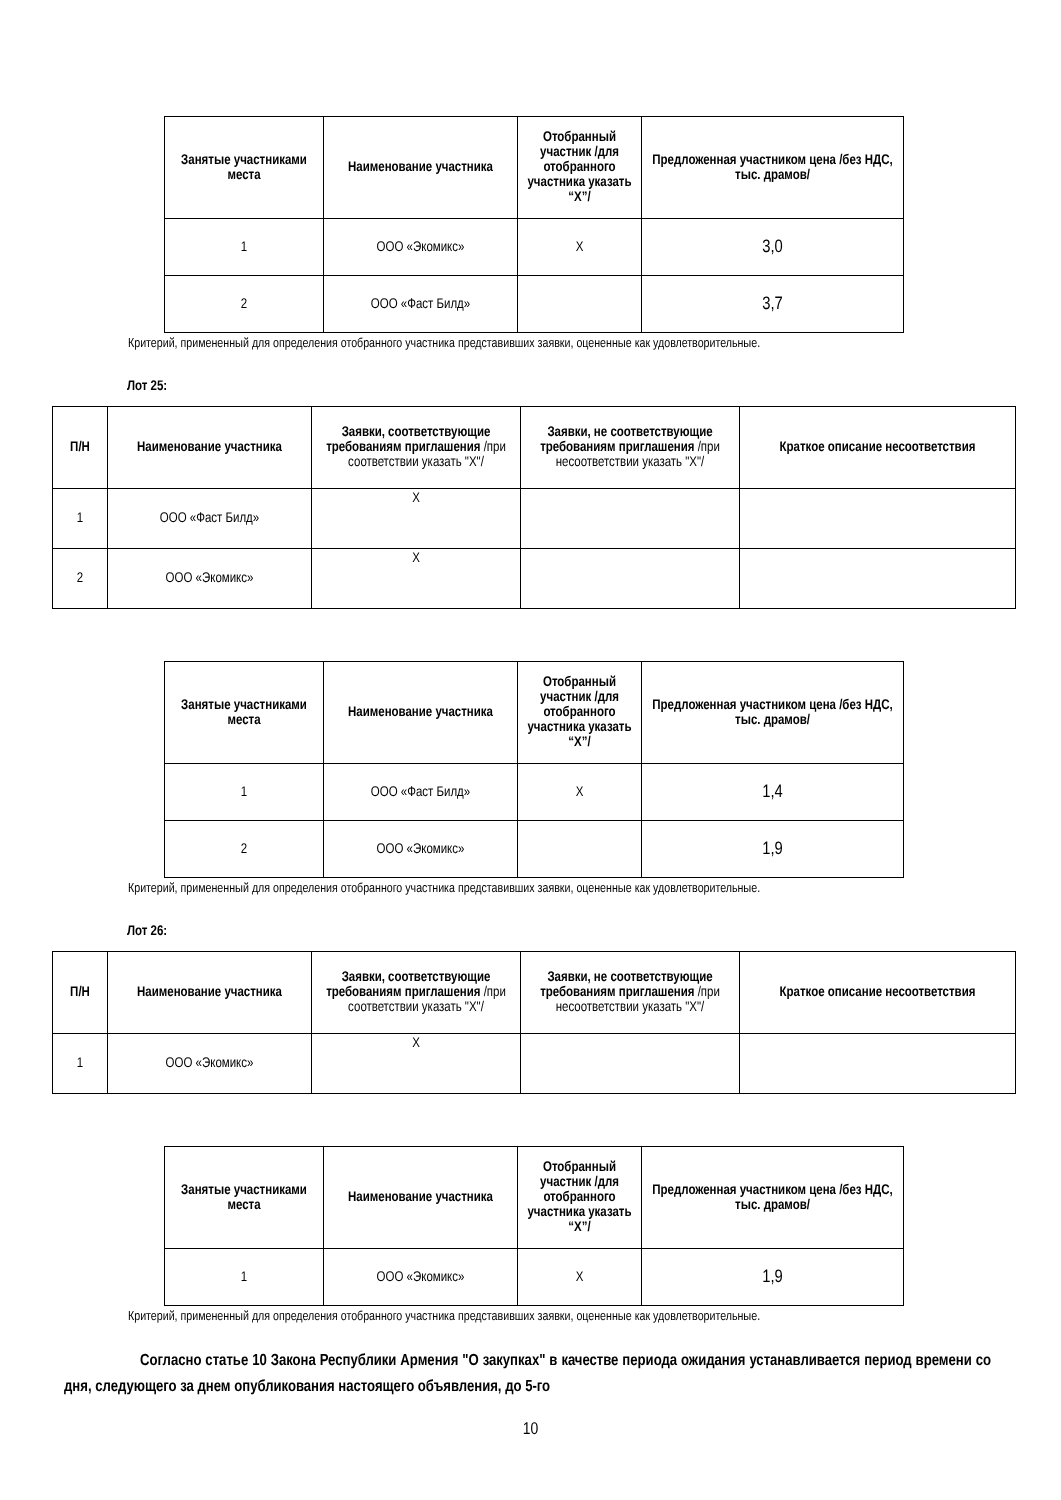| Занятые участниками места | Наименование участника | Отобранный участник /для отобранного участника указать “X”/ | Предложенная участником цена /без НДС, тыс. драмов/ |
| --- | --- | --- | --- |
| 1 | ООО «Экомикс» | X | 3,0 |
| 2 | ООО «Фаст Билд» | | 3,7 |
Критерий, примененный для определения отобранного участника представивших заявки, оцененные как удовлетворительные.
Лот 25:
| П/Н | Наименование участника | Заявки, соответствующие требованиям приглашения /при соответствии указать "X"/ | Заявки, не соответствующие требованиям приглашения /при несоответствии указать "X"/ | Краткое описание несоответствия |
| --- | --- | --- | --- | --- |
| 1 | ООО «Фаст Билд» | X | | |
| 2 | ООО «Экомикс» | X | | |
| Занятые участниками места | Наименование участника | Отобранный участник /для отобранного участника указать “X”/ | Предложенная участником цена /без НДС, тыс. драмов/ |
| --- | --- | --- | --- |
| 1 | ООО «Фаст Билд» | X | 1,4 |
| 2 | ООО «Экомикс» | | 1,9 |
Критерий, примененный для определения отобранного участника представивших заявки, оцененные как удовлетворительные.
Лот 26:
| П/Н | Наименование участника | Заявки, соответствующие требованиям приглашения /при соответствии указать "X"/ | Заявки, не соответствующие требованиям приглашения /при несоответствии указать "X"/ | Краткое описание несоответствия |
| --- | --- | --- | --- | --- |
| 1 | ООО «Экомикс» | X | | |
| Занятые участниками места | Наименование участника | Отобранный участник /для отобранного участника указать “X”/ | Предложенная участником цена /без НДС, тыс. драмов/ |
| --- | --- | --- | --- |
| 1 | ООО «Экомикс» | X | 1,9 |
Критерий, примененный для определения отобранного участника представивших заявки, оцененные как удовлетворительные.
Согласно статье 10 Закона Республики Армения "О закупках" в качестве периода ожидания устанавливается период времени со дня, следующего за днем опубликования настоящего объявления, до 5-го
10